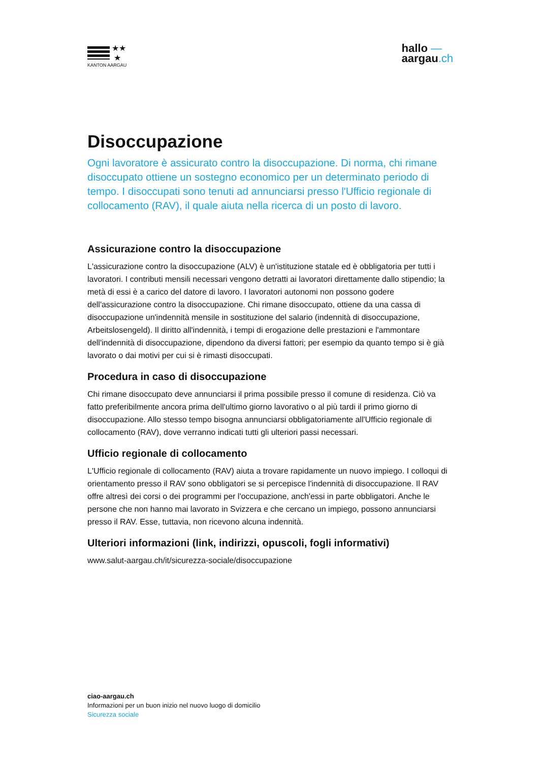★★
★
KANTON AARGAU
hallo —
aargau.ch
Disoccupazione
Ogni lavoratore è assicurato contro la disoccupazione. Di norma, chi rimane disoccupato ottiene un sostegno economico per un determinato periodo di tempo. I disoccupati sono tenuti ad annunciarsi presso l'Ufficio regionale di collocamento (RAV), il quale aiuta nella ricerca di un posto di lavoro.
Assicurazione contro la disoccupazione
L'assicurazione contro la disoccupazione (ALV) è un'istituzione statale ed è obbligatoria per tutti i lavoratori. I contributi mensili necessari vengono detratti ai lavoratori direttamente dallo stipendio; la metà di essi è a carico del datore di lavoro. I lavoratori autonomi non possono godere dell'assicurazione contro la disoccupazione. Chi rimane disoccupato, ottiene da una cassa di disoccupazione un'indennità mensile in sostituzione del salario (indennità di disoccupazione, Arbeitslosengeld). Il diritto all'indennità, i tempi di erogazione delle prestazioni e l'ammontare dell'indennità di disoccupazione, dipendono da diversi fattori; per esempio da quanto tempo si è già lavorato o dai motivi per cui si è rimasti disoccupati.
Procedura in caso di disoccupazione
Chi rimane disoccupato deve annunciarsi il prima possibile presso il comune di residenza. Ciò va fatto preferibilmente ancora prima dell'ultimo giorno lavorativo o al più tardi il primo giorno di disoccupazione. Allo stesso tempo bisogna annunciarsi obbligatoriamente all'Ufficio regionale di collocamento (RAV), dove verranno indicati tutti gli ulteriori passi necessari.
Ufficio regionale di collocamento
L'Ufficio regionale di collocamento (RAV) aiuta a trovare rapidamente un nuovo impiego. I colloqui di orientamento presso il RAV sono obbligatori se si percepisce l'indennità di disoccupazione. Il RAV offre altresì dei corsi o dei programmi per l'occupazione, anch'essi in parte obbligatori. Anche le persone che non hanno mai lavorato in Svizzera e che cercano un impiego, possono annunciarsi presso il RAV. Esse, tuttavia, non ricevono alcuna indennità.
Ulteriori informazioni (link, indirizzi, opuscoli, fogli informativi)
www.salut-aargau.ch/it/sicurezza-sociale/disoccupazione
ciao-aargau.ch
Informazioni per un buon inizio nel nuovo luogo di domicilio
Sicurezza sociale